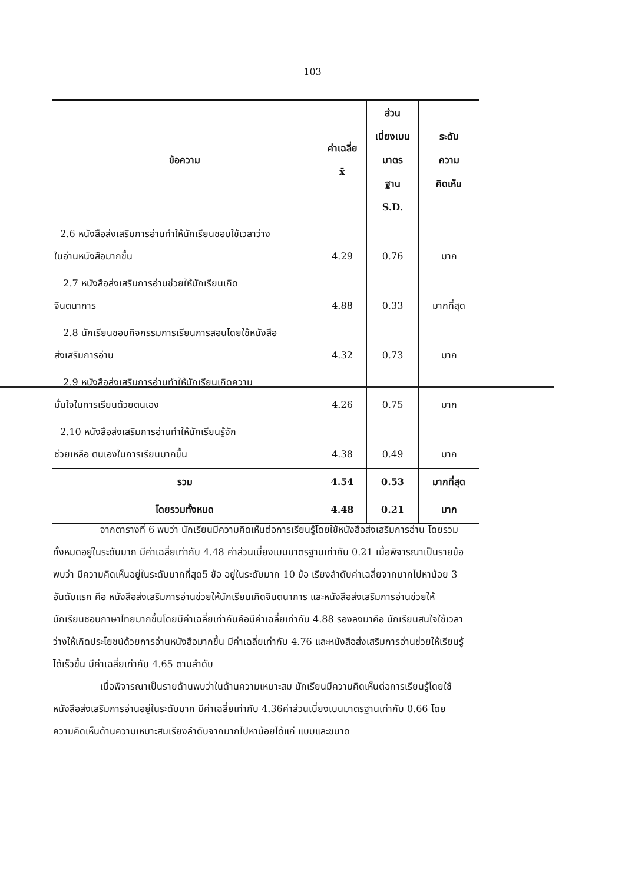103
| ข้อความ | ค่าเฉลี่ย x̄ | ส่วน เบี่ยงเบน มาตร ฐาน S.D. | ระดับ ความ คิดเห็น |
| --- | --- | --- | --- |
| 2.6 หนังสือส่งเสริมการอ่านทำให้นักเรียนชอบใช้เวลาว่าง ในอ่านหนังสือมากขึ้น | 4.29 | 0.76 | มาก |
| 2.7 หนังสือส่งเสริมการอ่านช่วยให้นักเรียนเกิด จินตนาการ | 4.88 | 0.33 | มากที่สุด |
| 2.8 นักเรียนชอบกิจกรรมการเรียนการสอนโดยใช้หนังสือ ส่งเสริมการอ่าน | 4.32 | 0.73 | มาก |
| 2.9 หนังสือส่งเสริมการอ่านทำให้นักเรียนเกิดความ มั่นใจในการเรียนด้วยตนเอง | 4.26 | 0.75 | มาก |
| 2.10 หนังสือส่งเสริมการอ่านทำให้นักเรียนรู้จัก ช่วยเหลือ ตนเองในการเรียนมากขึ้น | 4.38 | 0.49 | มาก |
| รวม | 4.54 | 0.53 | มากที่สุด |
| โดยรวมทั้งหมด | 4.48 | 0.21 | มาก |
จากตารางที่ 6 พบว่า นักเรียนมีความคิดเห็นต่อการเรียนรู้โดยใช้หนังสือส่งเสริมการอ่าน โดยรวมทั้งหมดอยู่ในระดับมาก มีค่าเฉลี่ยเท่ากับ 4.48 ค่าส่วนเบี่ยงเบนมาตรฐานเท่ากับ 0.21 เมื่อพิจารณาเป็นรายข้อ พบว่า มีความคิดเห็นอยู่ในระดับมากที่สุด5 ข้อ อยู่ในระดับมาก 10 ข้อ เรียงลำดับค่าเฉลี่ยจากมากไปหาน้อย 3 อันดับแรก คือ หนังสือส่งเสริมการอ่านช่วยให้นักเรียนเกิดจินตนาการ และหนังสือส่งเสริมการอ่านช่วยให้นักเรียนชอบภาษาไทยมากขึ้นโดยมีค่าเฉลี่ยเท่ากันคือมีค่าเฉลี่ยเท่ากับ 4.88 รองลงมาคือ นักเรียนสนใจใช้เวลาว่างให้เกิดประโยชน์ด้วยการอ่านหนังสือมากขึ้น มีค่าเฉลี่ยเท่ากับ 4.76 และหนังสือส่งเสริมการอ่านช่วยให้เรียนรู้ได้เร็วขึ้น มีค่าเฉลี่ยเท่ากับ 4.65 ตามลำดับ
เมื่อพิจารณาเป็นรายด้านพบว่าในด้านความเหมาะสม นักเรียนมีความคิดเห็นต่อการเรียนรู้โดยใช้หนังสือส่งเสริมการอ่านอยู่ในระดับมาก มีค่าเฉลี่ยเท่ากับ 4.36ค่าส่วนเบี่ยงเบนมาตรฐานเท่ากับ 0.66 โดยความคิดเห็นด้านความเหมาะสมเรียงลำดับจากมากไปหาน้อยได้แก่ แบบและขนาด